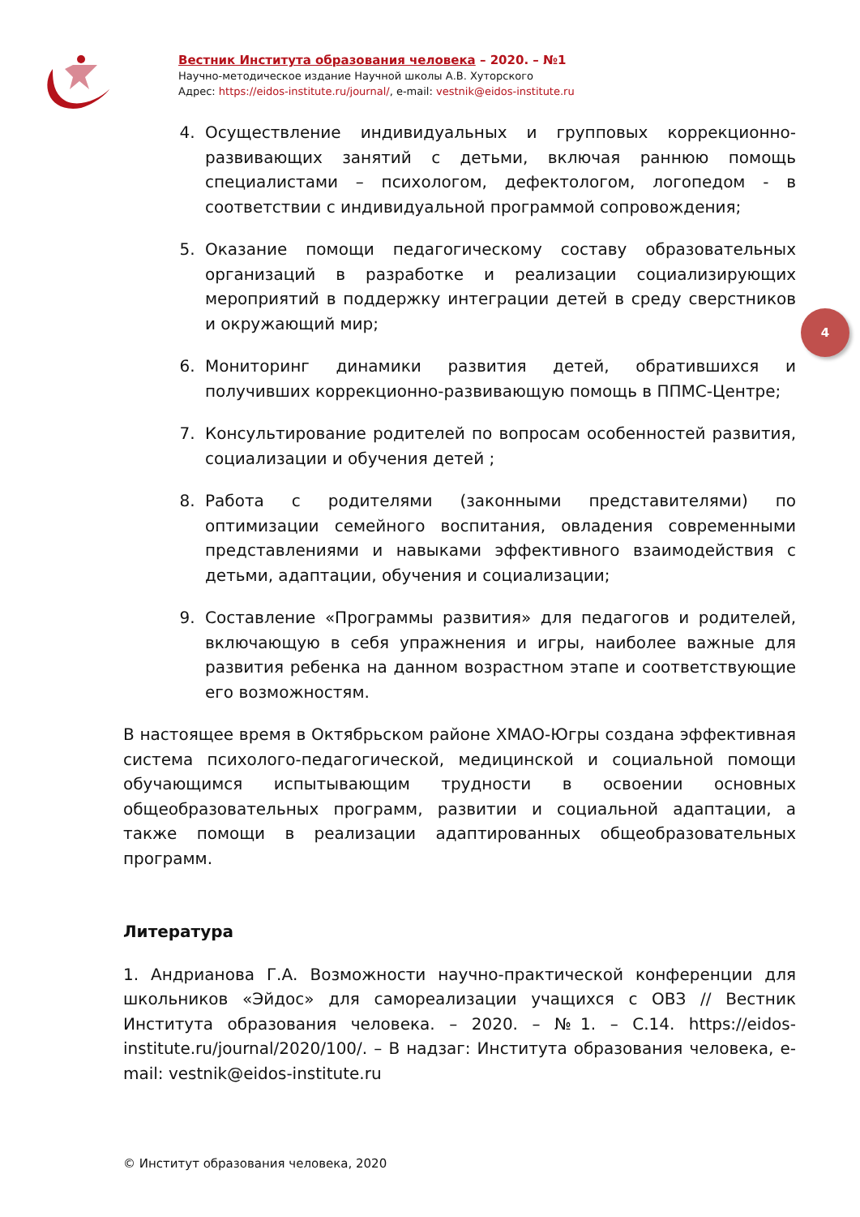Вестник Института образования человека – 2020. – №1
Научно-методическое издание Научной школы А.В. Хуторского
Адрес: https://eidos-institute.ru/journal/, e-mail: vestnik@eidos-institute.ru
4
4. Осуществление индивидуальных и групповых коррекционно-развивающих занятий с детьми, включая раннюю помощь специалистами – психологом, дефектологом, логопедом - в соответствии с индивидуальной программой сопровождения;
5. Оказание помощи педагогическому составу образовательных организаций в разработке и реализации социализирующих мероприятий в поддержку интеграции детей в среду сверстников и окружающий мир;
6. Мониторинг динамики развития детей, обратившихся и получивших коррекционно-развивающую помощь в ППМС-Центре;
7. Консультирование родителей по вопросам особенностей развития, социализации и обучения детей ;
8. Работа с родителями (законными представителями) по оптимизации семейного воспитания, овладения современными представлениями и навыками эффективного взаимодействия с детьми, адаптации, обучения и социализации;
9. Составление «Программы развития» для педагогов и родителей, включающую в себя упражнения и игры, наиболее важные для развития ребенка на данном возрастном этапе и соответствующие его возможностям.
В настоящее время в Октябрьском районе ХМАО-Югры создана эффективная система психолого-педагогической, медицинской и социальной помощи обучающимся испытывающим трудности в освоении основных общеобразовательных программ, развитии и социальной адаптации, а также помощи в реализации адаптированных общеобразовательных программ.
Литература
1. Андрианова Г.А. Возможности научно-практической конференции для школьников «Эйдос» для самореализации учащихся с ОВЗ // Вестник Института образования человека. – 2020. – №1. – С.14. https://eidos-institute.ru/journal/2020/100/. – В надзаг: Института образования человека, e-mail: vestnik@eidos-institute.ru
© Институт образования человека, 2020